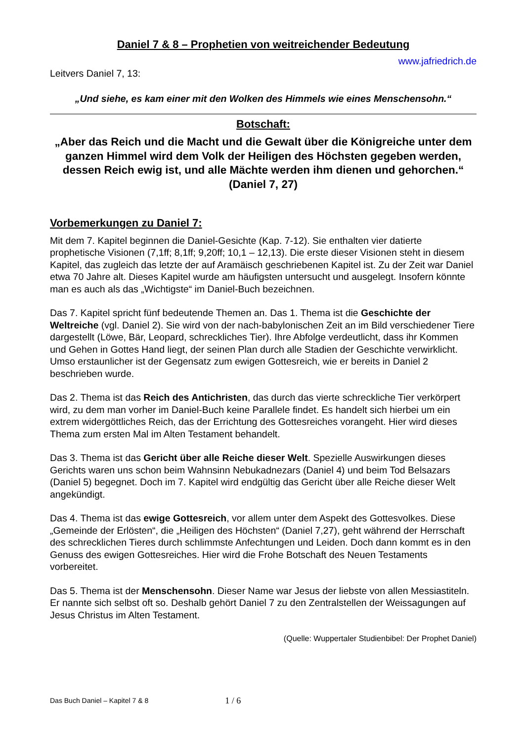Daniel 7 & 8 – Prophetien von weitreichender Bedeutung
www.jafriedrich.de
Leitvers Daniel 7, 13:
„Und siehe, es kam einer mit den Wolken des Himmels wie eines Menschensohn.“
Botschaft:
„Aber das Reich und die Macht und die Gewalt über die Königreiche unter dem ganzen Himmel wird dem Volk der Heiligen des Höchsten gegeben werden, dessen Reich ewig ist, und alle Mächte werden ihm dienen und gehorchen.“ (Daniel 7, 27)
Vorbemerkungen zu Daniel 7:
Mit dem 7. Kapitel beginnen die Daniel-Gesichte (Kap. 7-12). Sie enthalten vier datierte prophetische Visionen (7,1ff; 8,1ff; 9,20ff; 10,1 – 12,13). Die erste dieser Visionen steht in diesem Kapitel, das zugleich das letzte der auf Aramäisch geschriebenen Kapitel ist. Zu der Zeit war Daniel etwa 70 Jahre alt. Dieses Kapitel wurde am häufigsten untersucht und ausgelegt. Insofern könnte man es auch als das „Wichtigste“ im Daniel-Buch bezeichnen.
Das 7. Kapitel spricht fünf bedeutende Themen an. Das 1. Thema ist die Geschichte der Weltreiche (vgl. Daniel 2). Sie wird von der nach-babylonischen Zeit an im Bild verschiedener Tiere dargestellt (Löwe, Bär, Leopard, schreckliches Tier). Ihre Abfolge verdeutlicht, dass ihr Kommen und Gehen in Gottes Hand liegt, der seinen Plan durch alle Stadien der Geschichte verwirklicht. Umso erstaunlicher ist der Gegensatz zum ewigen Gottesreich, wie er bereits in Daniel 2 beschrieben wurde.
Das 2. Thema ist das Reich des Antichristen, das durch das vierte schreckliche Tier verkörpert wird, zu dem man vorher im Daniel-Buch keine Parallele findet. Es handelt sich hierbei um ein extrem widergöttliches Reich, das der Errichtung des Gottesreiches vorangeht. Hier wird dieses Thema zum ersten Mal im Alten Testament behandelt.
Das 3. Thema ist das Gericht über alle Reiche dieser Welt. Spezielle Auswirkungen dieses Gerichts waren uns schon beim Wahnsinn Nebukadnezars (Daniel 4) und beim Tod Belsazars (Daniel 5) begegnet. Doch im 7. Kapitel wird endgültig das Gericht über alle Reiche dieser Welt angekündigt.
Das 4. Thema ist das ewige Gottesreich, vor allem unter dem Aspekt des Gottesvolkes. Diese „Gemeinde der Erlösten“, die „Heiligen des Höchsten“ (Daniel 7,27), geht während der Herrschaft des schrecklichen Tieres durch schlimmste Anfechtungen und Leiden. Doch dann kommt es in den Genuss des ewigen Gottesreiches. Hier wird die Frohe Botschaft des Neuen Testaments vorbereitet.
Das 5. Thema ist der Menschensohn. Dieser Name war Jesus der liebste von allen Messiastiteln. Er nannte sich selbst oft so. Deshalb gehört Daniel 7 zu den Zentralstellen der Weissagungen auf Jesus Christus im Alten Testament.
(Quelle: Wuppertaler Studienbibel: Der Prophet Daniel)
Das Buch Daniel – Kapitel 7 & 8 1 / 6